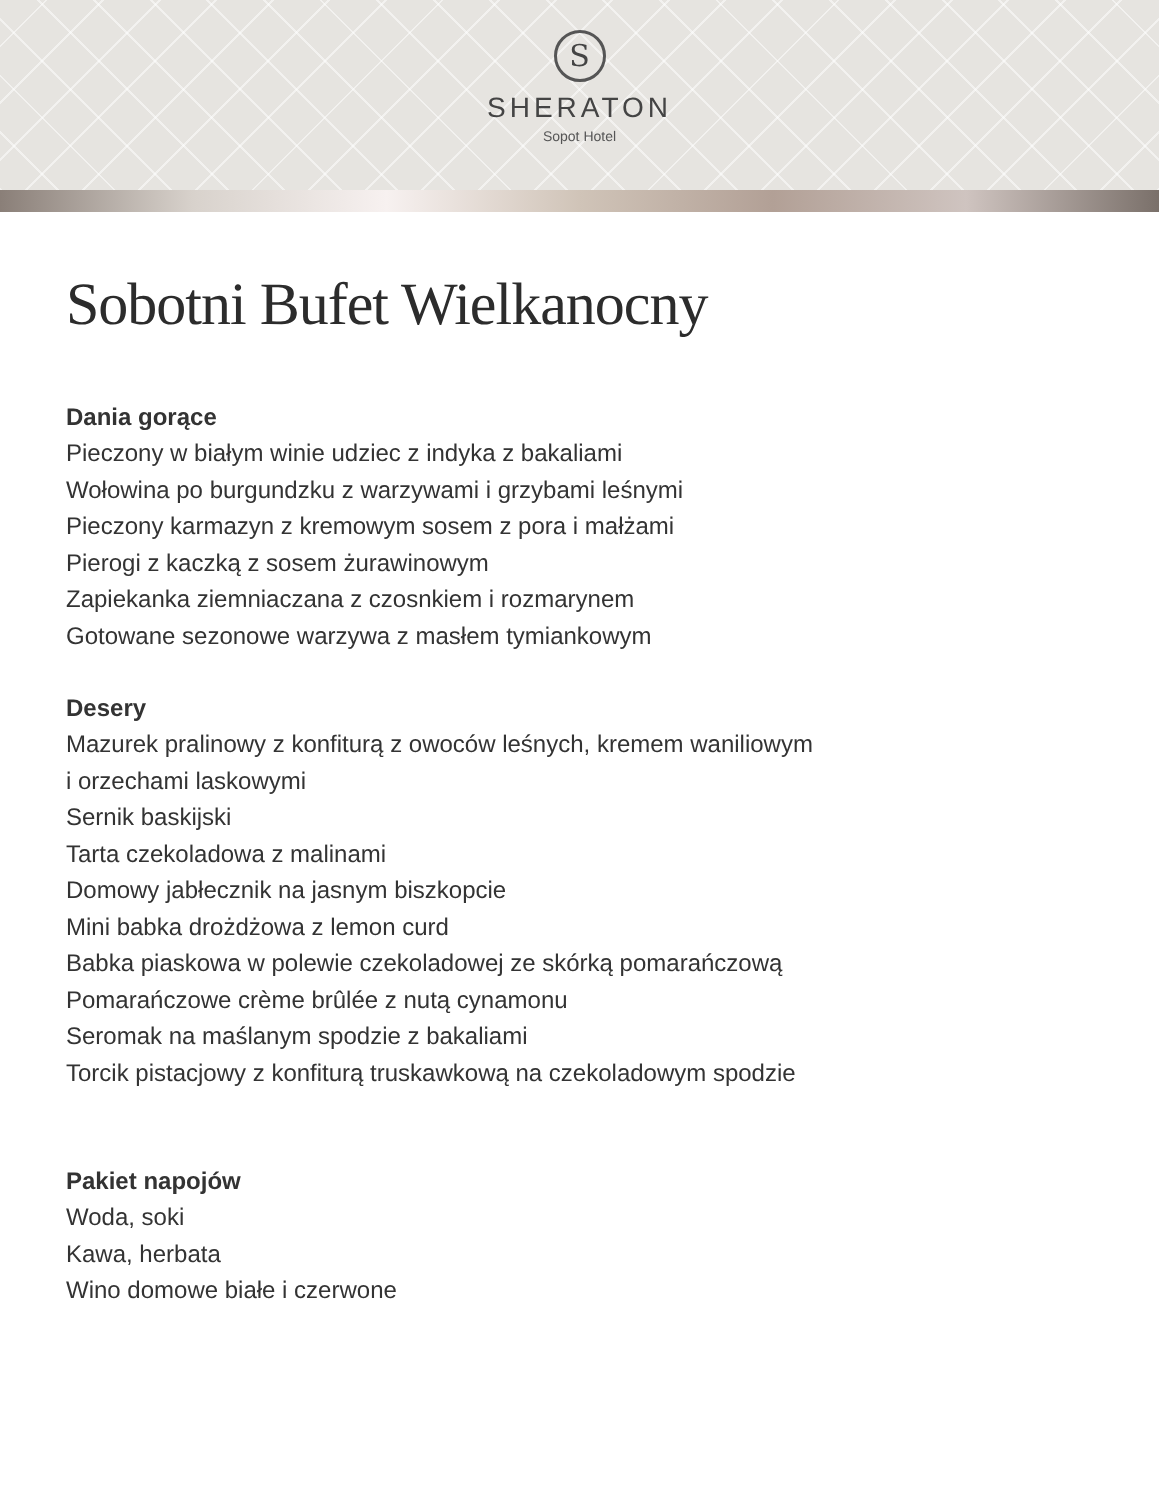S
SHERATON
Sopot Hotel
Sobotni Bufet Wielkanocny
Dania gorące
Pieczony w białym winie udziec z indyka z bakaliami
Wołowina po burgundzku z warzywami i grzybami leśnymi
Pieczony karmazyn z kremowym sosem z pora i małżami
Pierogi z kaczką z sosem żurawinowym
Zapiekanka ziemniaczana z czosnkiem i rozmarynem
Gotowane sezonowe warzywa z masłem tymiankowym
Desery
Mazurek pralinowy z konfiturą z owoców leśnych, kremem waniliowym
i orzechami laskowymi
Sernik baskijski
Tarta czekoladowa z malinami
Domowy jabłecznik na jasnym biszkopcie
Mini babka drożdżowa z lemon curd
Babka piaskowa w polewie czekoladowej ze skórką pomarańczową
Pomarańczowe crème brûlée z nutą cynamonu
Seromak na maślanym spodzie z bakaliami
Torcik pistacjowy z konfiturą truskawkową na czekoladowym spodzie
Pakiet napojów
Woda, soki
Kawa, herbata
Wino domowe białe i czerwone